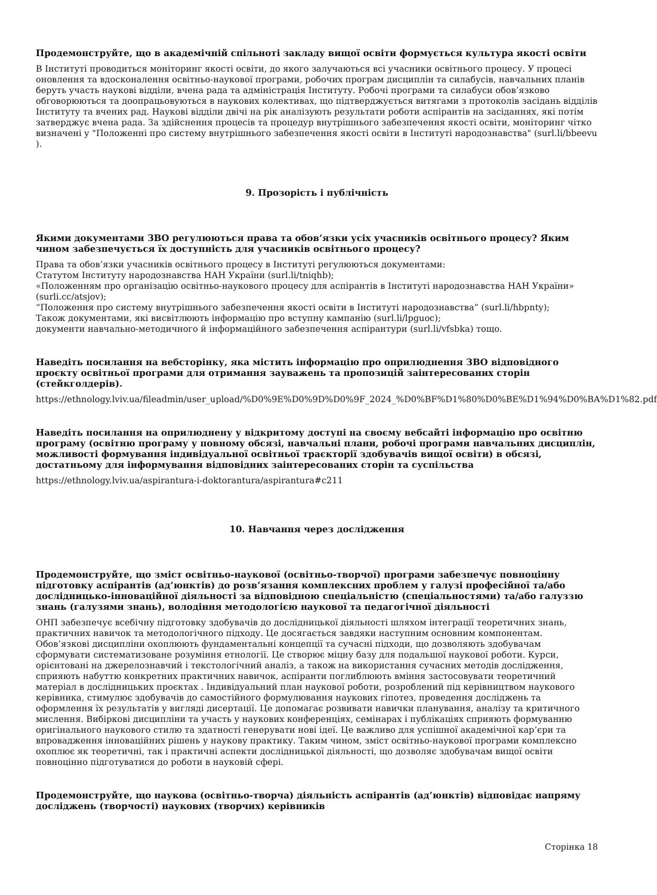Продемонструйте, що в академічній спільноті закладу вищої освіти формується культура якості освіти
В Інституті проводиться моніторинг якості освіти, до якого залучаються всі учасники освітнього процесу. У процесі оновлення та вдосконалення освітньо-наукової програми, робочих програм дисциплін та силабусів, навчальних планів беруть участь наукові відділи, вчена рада та адміністрація Інституту. Робочі програми та силабуси обов’язково обговорюються та доопрацьовуються в наукових колективах, що підтверджується витягами з протоколів засідань відділів Інституту та вчених рад. Наукові відділи двічі на рік аналізують результати роботи аспірантів на засіданнях, які потім затверджує вчена рада. За здійснення процесів та процедур внутрішнього забезпечення якості освіти, моніторинг чітко визначені у "Положенні про систему внутрішнього забезпечення якості освіти в Інституті народознавства" (surl.li/bbeevu ).
9. Прозорість і публічність
Якими документами ЗВО регулюються права та обов’язки усіх учасників освітнього процесу? Яким чином забезпечується їх доступність для учасників освітнього процесу?
Права та обов’язки учасників освітнього процесу в Інституті регулюються документами:
Статутом Інституту народознавства НАН України (surl.li/tniqhb);
«Положенням про організацію освітньо-наукового процесу для аспірантів в Інституті народознавства НАН України» (surli.cc/atsjov);
“Положення про систему внутрішнього забезпечення якості освіти в Інституті народознавства” (surl.li/hbpnty);
Також документами, які висвітлюють інформацію про вступну кампанію (surl.li/lpguoc);
документи навчально-методичного й інформаційного забезпечення аспірантури (surl.li/vfsbka) тощо.
Наведіть посилання на вебсторінку, яка містить інформацію про оприлюднення ЗВО відповідного проєкту освітньої програми для отримання зауважень та пропозицій заінтересованих сторін (стейкголдерів).
https://ethnology.lviv.ua/fileadmin/user_upload/%D0%9E%D0%9D%D0%9F_2024_%D0%BF%D1%80%D0%BE%D1%94%D0%BA%D1%82.pdf
Наведіть посилання на оприлюднену у відкритому доступі на своєму вебсайті інформацію про освітню програму (освітню програму у повному обсязі, навчальні плани, робочі програми навчальних дисциплін, можливості формування індивідуальної освітньої траєкторії здобувачів вищої освіти) в обсязі, достатньому для інформування відповідних заінтересованих сторін та суспільства
https://ethnology.lviv.ua/aspirantura-i-doktorantura/aspirantura#c211
10. Навчання через дослідження
Продемонструйте, що зміст освітньо-наукової (освітньо-творчої) програми забезпечує повноцінну підготовку аспірантів (ад’юнктів) до розв’язання комплексних проблем у галузі професійної та/або дослідницько-інноваційної діяльності за відповідною спеціальністю (спеціальностями) та/або галуззю знань (галузями знань), володіння методологією наукової та педагогічної діяльності
ОНП забезпечує всебічну підготовку здобувачів до дослідницької діяльності шляхом інтеграції теоретичних знань, практичних навичок та методологічного підходу. Це досягається завдяки наступним основним компонентам. Обов’язкові дисципліни охоплюють фундаментальні концепції та сучасні підходи, що дозволяють здобувачам сформувати систематизоване розуміння етнології. Це створює міцну базу для подальшої наукової роботи. Курси, орієнтовані на джерелознавчий і текстологічний аналіз, а також на використання сучасних методів дослідження, сприяють набуттю конкретних практичних навичок, аспіранти поглиблюють вміння застосовувати теоретичний матеріал в дослідницьких проєктах . Індивідуальний план наукової роботи, розроблений під керівництвом наукового керівника, стимулює здобувачів до самостійного формулювання наукових гіпотез, проведення досліджень та оформлення їх результатів у вигляді дисертації. Це допомагає розвивати навички планування, аналізу та критичного мислення. Вибіркові дисципліни та участь у наукових конференціях, семінарах і публікаціях сприяють формуванню оригінального наукового стилю та здатності генерувати нові ідеї. Це важливо для успішної академічної кар’єри та впровадження інноваційних рішень у наукову практику. Таким чином, зміст освітньо-наукової програми комплексно охоплює як теоретичні, так і практичні аспекти дослідницької діяльності, що дозволяє здобувачам вищої освіти повноцінно підготуватися до роботи в науковій сфері.
Продемонструйте, що наукова (освітньо-творча) діяльність аспірантів (ад’юнктів) відповідає напряму досліджень (творчості) наукових (творчих) керівників
Сторінка 18